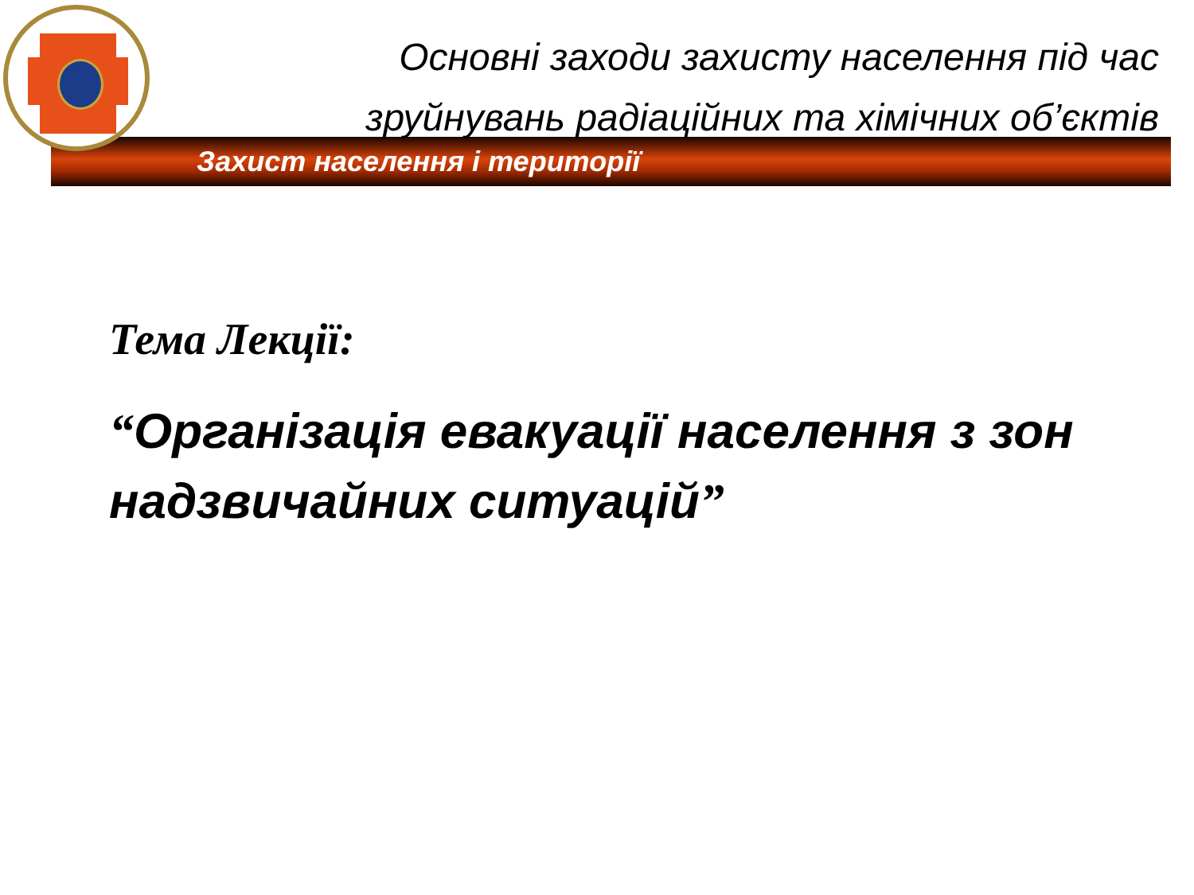Основні заходи захисту населення під час зруйнувань радіаційних та хімічних об’єктів
Захист населення і території
Тема Лекції:
“Організація евакуації населення з зон надзвичайних ситуацій”